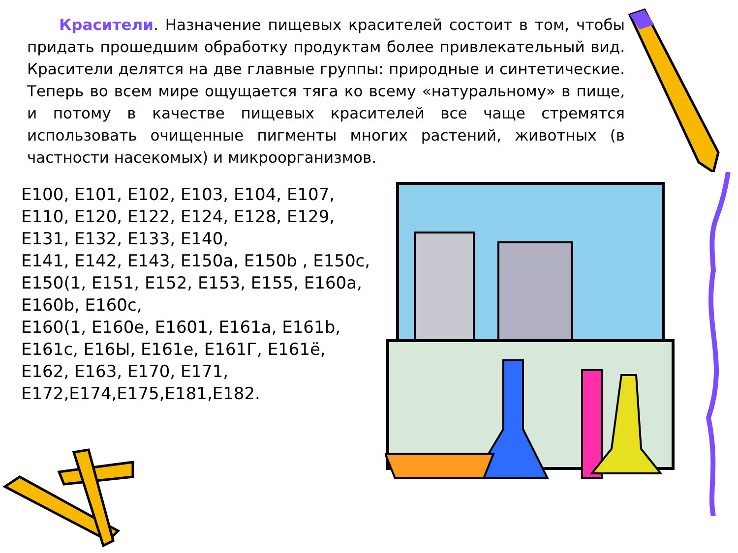Красители. Назначение пищевых красителей состоит в том, чтобы придать прошедшим обработку продуктам более привлекательный вид. Красители делятся на две главные группы: природные и синтетические. Теперь во всем мире ощущается тяга ко всему «натуральному» в пище, и потому в качестве пищевых красителей все чаще стремятся использовать очищенные пигменты многих растений, животных (в частности насекомых) и микроорганизмов.
Е100, Е101, Е102, Е103, Е104, Е107, Е110, Е120, Е122, Е124, Е128, Е129, Е131, Е132, Е133, Е140,
Е141, Е142, Е143, Е150а, Е150b , Е150с, Е150(1, Е151, Е152, Е153, Е155, Е160а, Е160b, Е160с,
Е160(1, Е160е, Е1601, Е161а, Е161b, Е161с, Е16Ы, Е161е, Е161Г, Е161ё, Е162, Е163, Е170, Е171,
Е172,Е174,Е175,Е181,Е182.